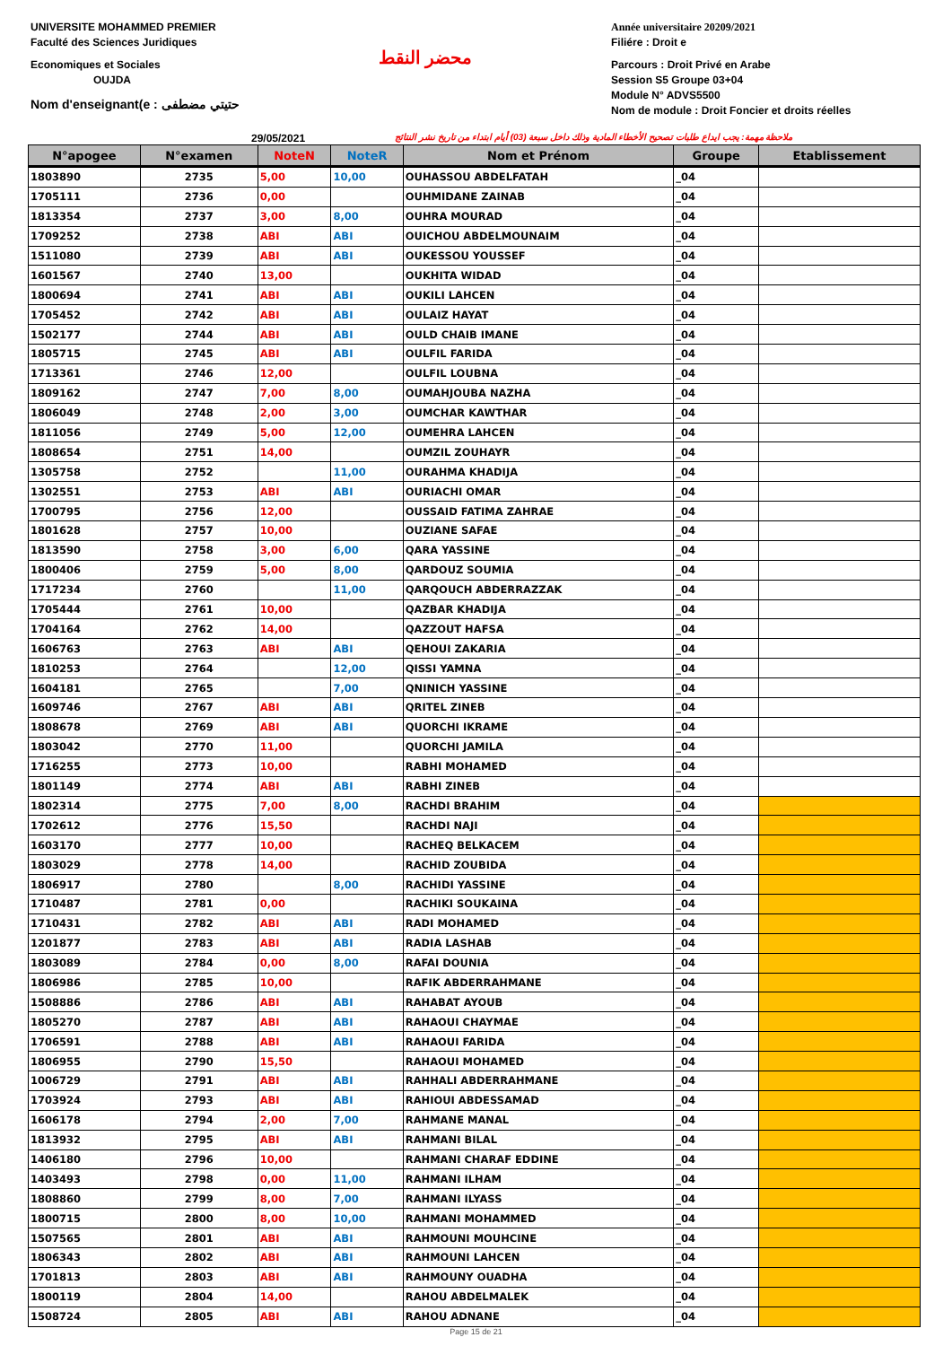UNIVERSITE MOHAMMED PREMIER
Faculté des Sciences Juridiques
Economiques et Sociales
OUJDA
Nom d'enseignant(e : حتيتي مضطفى
محضر النقط
Année universitaire 20209/2021
Filiére : Droit e
Parcours : Droit Privé en Arabe
Session S5 Groupe 03+04
Module N° ADVS5500
Nom de module : Droit Foncier et droits réelles
29/05/2021 ملاحظة مهمة: يجب ايداع طلبات تصحيح الأخطاء المادية وذلك داخل سبعة (03) أيام ابتداء من تاريخ نشر النتائج
| N°apogee | N°examen | NoteN | NoteR | Nom et Prénom | Groupe | Etablissement |
| --- | --- | --- | --- | --- | --- | --- |
| 1803890 | 2735 | 5,00 | 10,00 | OUHASSOU ABDELFATAH | _04 | |
| 1705111 | 2736 | 0,00 | | OUHMIDANE ZAINAB | _04 | |
| 1813354 | 2737 | 3,00 | 8,00 | OUHRA MOURAD | _04 | |
| 1709252 | 2738 | ABI | ABI | OUICHOU ABDELMOUNAIM | _04 | |
| 1511080 | 2739 | ABI | ABI | OUKESSOU YOUSSEF | _04 | |
| 1601567 | 2740 | 13,00 | | OUKHITA WIDAD | _04 | |
| 1800694 | 2741 | ABI | ABI | OUKILI LAHCEN | _04 | |
| 1705452 | 2742 | ABI | ABI | OULAIZ HAYAT | _04 | |
| 1502177 | 2744 | ABI | ABI | OULD CHAIB IMANE | _04 | |
| 1805715 | 2745 | ABI | ABI | OULFIL FARIDA | _04 | |
| 1713361 | 2746 | 12,00 | | OULFIL LOUBNA | _04 | |
| 1809162 | 2747 | 7,00 | 8,00 | OUMAHJOUBA NAZHA | _04 | |
| 1806049 | 2748 | 2,00 | 3,00 | OUMCHAR KAWTHAR | _04 | |
| 1811056 | 2749 | 5,00 | 12,00 | OUMEHRA LAHCEN | _04 | |
| 1808654 | 2751 | 14,00 | | OUMZIL ZOUHAYR | _04 | |
| 1305758 | 2752 | | 11,00 | OURAHMA KHADIJA | _04 | |
| 1302551 | 2753 | ABI | ABI | OURIACHI OMAR | _04 | |
| 1700795 | 2756 | 12,00 | | OUSSAID FATIMA ZAHRAE | _04 | |
| 1801628 | 2757 | 10,00 | | OUZIANE SAFAE | _04 | |
| 1813590 | 2758 | 3,00 | 6,00 | QARA YASSINE | _04 | |
| 1800406 | 2759 | 5,00 | 8,00 | QARDOUZ SOUMIA | _04 | |
| 1717234 | 2760 | | 11,00 | QARQOUCH ABDERRAZZAK | _04 | |
| 1705444 | 2761 | 10,00 | | QAZBAR KHADIJA | _04 | |
| 1704164 | 2762 | 14,00 | | QAZZOUT HAFSA | _04 | |
| 1606763 | 2763 | ABI | ABI | QEHOUI ZAKARIA | _04 | |
| 1810253 | 2764 | | 12,00 | QISSI YAMNA | _04 | |
| 1604181 | 2765 | | 7,00 | QNINICH YASSINE | _04 | |
| 1609746 | 2767 | ABI | ABI | QRITEL ZINEB | _04 | |
| 1808678 | 2769 | ABI | ABI | QUORCHI IKRAME | _04 | |
| 1803042 | 2770 | 11,00 | | QUORCHI JAMILA | _04 | |
| 1716255 | 2773 | 10,00 | | RABHI MOHAMED | _04 | |
| 1801149 | 2774 | ABI | ABI | RABHI ZINEB | _04 | |
| 1802314 | 2775 | 7,00 | 8,00 | RACHDI BRAHIM | _04 | |
| 1702612 | 2776 | 15,50 | | RACHDI NAJI | _04 | |
| 1603170 | 2777 | 10,00 | | RACHEQ BELKACEM | _04 | |
| 1803029 | 2778 | 14,00 | | RACHID ZOUBIDA | _04 | |
| 1806917 | 2780 | | 8,00 | RACHIDI YASSINE | _04 | |
| 1710487 | 2781 | 0,00 | | RACHIKI SOUKAINA | _04 | |
| 1710431 | 2782 | ABI | ABI | RADI MOHAMED | _04 | |
| 1201877 | 2783 | ABI | ABI | RADIA LASHAB | _04 | |
| 1803089 | 2784 | 0,00 | 8,00 | RAFAI DOUNIA | _04 | |
| 1806986 | 2785 | 10,00 | | RAFIK ABDERRAHMANE | _04 | |
| 1508886 | 2786 | ABI | ABI | RAHABAT AYOUB | _04 | |
| 1805270 | 2787 | ABI | ABI | RAHAOUI CHAYMAE | _04 | |
| 1706591 | 2788 | ABI | ABI | RAHAOUI FARIDA | _04 | |
| 1806955 | 2790 | 15,50 | | RAHAOUI MOHAMED | _04 | |
| 1006729 | 2791 | ABI | ABI | RAHHALI ABDERRAHMANE | _04 | |
| 1703924 | 2793 | ABI | ABI | RAHIOUI ABDESSAMAD | _04 | |
| 1606178 | 2794 | 2,00 | 7,00 | RAHMANE MANAL | _04 | |
| 1813932 | 2795 | ABI | ABI | RAHMANI BILAL | _04 | |
| 1406180 | 2796 | 10,00 | | RAHMANI CHARAF EDDINE | _04 | |
| 1403493 | 2798 | 0,00 | 11,00 | RAHMANI ILHAM | _04 | |
| 1808860 | 2799 | 8,00 | 7,00 | RAHMANI ILYASS | _04 | |
| 1800715 | 2800 | 8,00 | 10,00 | RAHMANI MOHAMMED | _04 | |
| 1507565 | 2801 | ABI | ABI | RAHMOUNI MOUHCINE | _04 | |
| 1806343 | 2802 | ABI | ABI | RAHMOUNI LAHCEN | _04 | |
| 1701813 | 2803 | ABI | ABI | RAHMOUNY OUADHA | _04 | |
| 1800119 | 2804 | 14,00 | | RAHOU ABDELMALEK | _04 | |
| 1508724 | 2805 | ABI | ABI | RAHOU ADNANE | _04 | |
Page 15 de 21